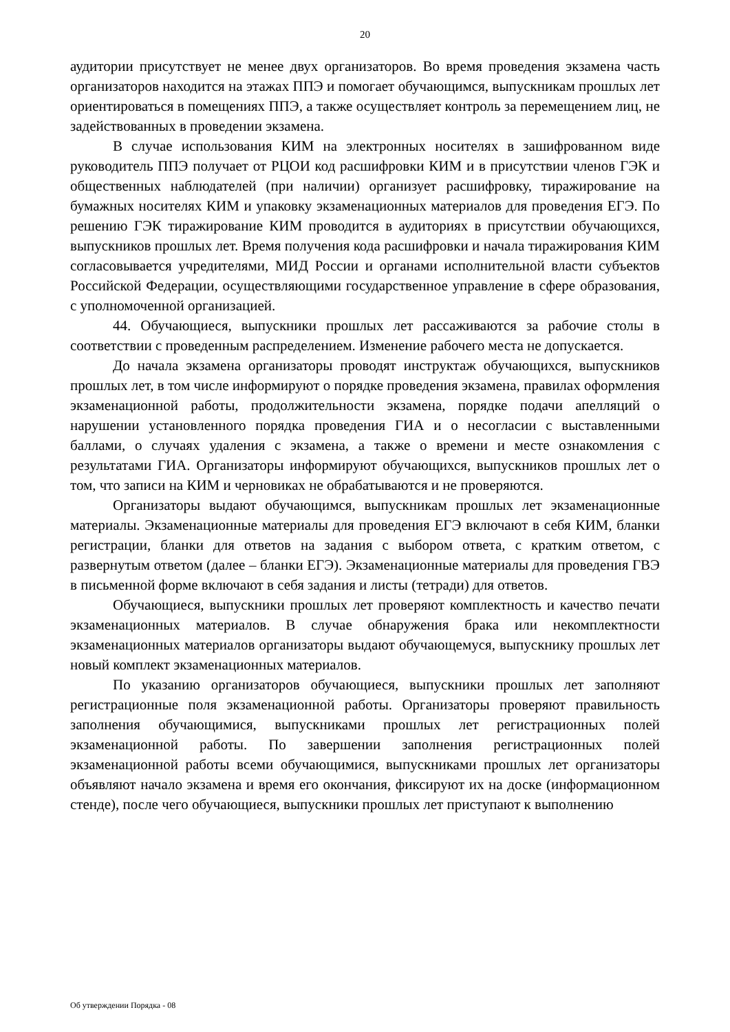20
аудитории присутствует не менее двух организаторов. Во время проведения экзамена часть организаторов находится на этажах ППЭ и помогает обучающимся, выпускникам прошлых лет ориентироваться в помещениях ППЭ, а также осуществляет контроль за перемещением лиц, не задействованных в проведении экзамена.
В случае использования КИМ на электронных носителях в зашифрованном виде руководитель ППЭ получает от РЦОИ код расшифровки КИМ и в присутствии членов ГЭК и общественных наблюдателей (при наличии) организует расшифровку, тиражирование на бумажных носителях КИМ и упаковку экзаменационных материалов для проведения ЕГЭ. По решению ГЭК тиражирование КИМ проводится в аудиториях в присутствии обучающихся, выпускников прошлых лет. Время получения кода расшифровки и начала тиражирования КИМ согласовывается учредителями, МИД России и органами исполнительной власти субъектов Российской Федерации, осуществляющими государственное управление в сфере образования, с уполномоченной организацией.
44. Обучающиеся, выпускники прошлых лет рассаживаются за рабочие столы в соответствии с проведенным распределением. Изменение рабочего места не допускается.
До начала экзамена организаторы проводят инструктаж обучающихся, выпускников прошлых лет, в том числе информируют о порядке проведения экзамена, правилах оформления экзаменационной работы, продолжительности экзамена, порядке подачи апелляций о нарушении установленного порядка проведения ГИА и о несогласии с выставленными баллами, о случаях удаления с экзамена, а также о времени и месте ознакомления с результатами ГИА. Организаторы информируют обучающихся, выпускников прошлых лет о том, что записи на КИМ и черновиках не обрабатываются и не проверяются.
Организаторы выдают обучающимся, выпускникам прошлых лет экзаменационные материалы. Экзаменационные материалы для проведения ЕГЭ включают в себя КИМ, бланки регистрации, бланки для ответов на задания с выбором ответа, с кратким ответом, с развернутым ответом (далее – бланки ЕГЭ). Экзаменационные материалы для проведения ГВЭ в письменной форме включают в себя задания и листы (тетради) для ответов.
Обучающиеся, выпускники прошлых лет проверяют комплектность и качество печати экзаменационных материалов. В случае обнаружения брака или некомплектности экзаменационных материалов организаторы выдают обучающемуся, выпускнику прошлых лет новый комплект экзаменационных материалов.
По указанию организаторов обучающиеся, выпускники прошлых лет заполняют регистрационные поля экзаменационной работы. Организаторы проверяют правильность заполнения обучающимися, выпускниками прошлых лет регистрационных полей экзаменационной работы. По завершении заполнения регистрационных полей экзаменационной работы всеми обучающимися, выпускниками прошлых лет организаторы объявляют начало экзамена и время его окончания, фиксируют их на доске (информационном стенде), после чего обучающиеся, выпускники прошлых лет приступают к выполнению
Об утверждении Порядка - 08